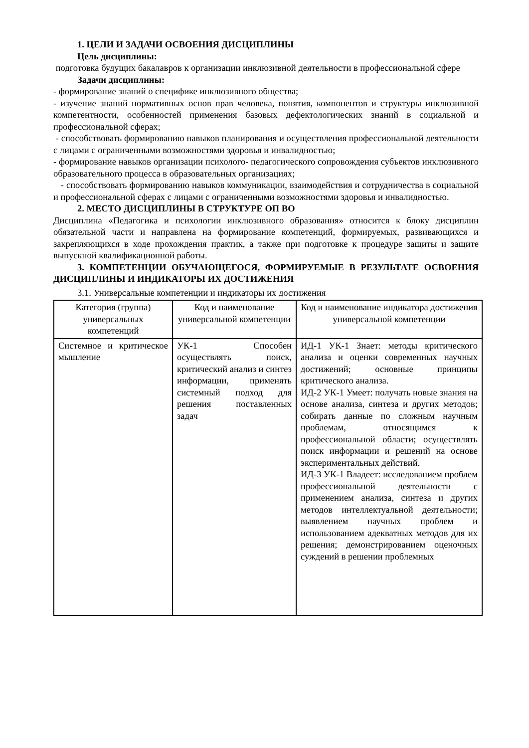1. ЦЕЛИ И ЗАДАЧИ ОСВОЕНИЯ ДИСЦИПЛИНЫ
Цель дисциплины:
подготовка будущих бакалавров к организации инклюзивной деятельности в профессиональной сфере
Задачи дисциплины:
- формирование знаний о специфике инклюзивного общества;
- изучение знаний нормативных основ прав человека, понятия, компонентов и структуры инклюзивной компетентности, особенностей применения базовых дефектологических знаний в социальной и профессиональной сферах;
- способствовать формированию навыков планирования и осуществления профессиональной деятельности с лицами с ограниченными возможностями здоровья и инвалидностью;
- формирование навыков организации психолого- педагогического сопровождения субъектов инклюзивного образовательного процесса в образовательных организациях;
- способствовать формированию навыков коммуникации, взаимодействия и сотрудничества в социальной и профессиональной сферах с лицами с ограниченными возможностями здоровья и инвалидностью.
2. МЕСТО ДИСЦИПЛИНЫ В СТРУКТУРЕ ОП ВО
Дисциплина «Педагогика и психологии инклюзивного образования» относится к блоку дисциплин обязательной части и направлена на формирование компетенций, формируемых, развивающихся и закрепляющихся в ходе прохождения практик, а также при подготовке к процедуре защиты и защите выпускной квалификационной работы.
3. КОМПЕТЕНЦИИ ОБУЧАЮЩЕГОСЯ, ФОРМИРУЕМЫЕ В РЕЗУЛЬТАТЕ ОСВОЕНИЯ ДИСЦИПЛИНЫ И ИНДИКАТОРЫ ИХ ДОСТИЖЕНИЯ
3.1. Универсальные компетенции и индикаторы их достижения
| Категория (группа) универсальных компетенций | Код и наименование универсальной компетенции | Код и наименование индикатора достижения универсальной компетенции |
| --- | --- | --- |
| Системное и критическое мышление | УК-1 Способен осуществлять поиск, критический анализ и синтез информации, применять системный подход для решения поставленных задач | ИД-1 УК-1 Знает: методы критического анализа и оценки современных научных достижений; основные принципы критического анализа. ИД-2 УК-1 Умеет: получать новые знания на основе анализа, синтеза и других методов; собирать данные по сложным научным проблемам, относящимся к профессиональной области; осуществлять поиск информации и решений на основе экспериментальных действий. ИД-3 УК-1 Владеет: исследованием проблем профессиональной деятельности с применением анализа, синтеза и других методов интеллектуальной деятельности; выявлением научных проблем и использованием адекватных методов для их решения; демонстрированием оценочных суждений в решении проблемных |